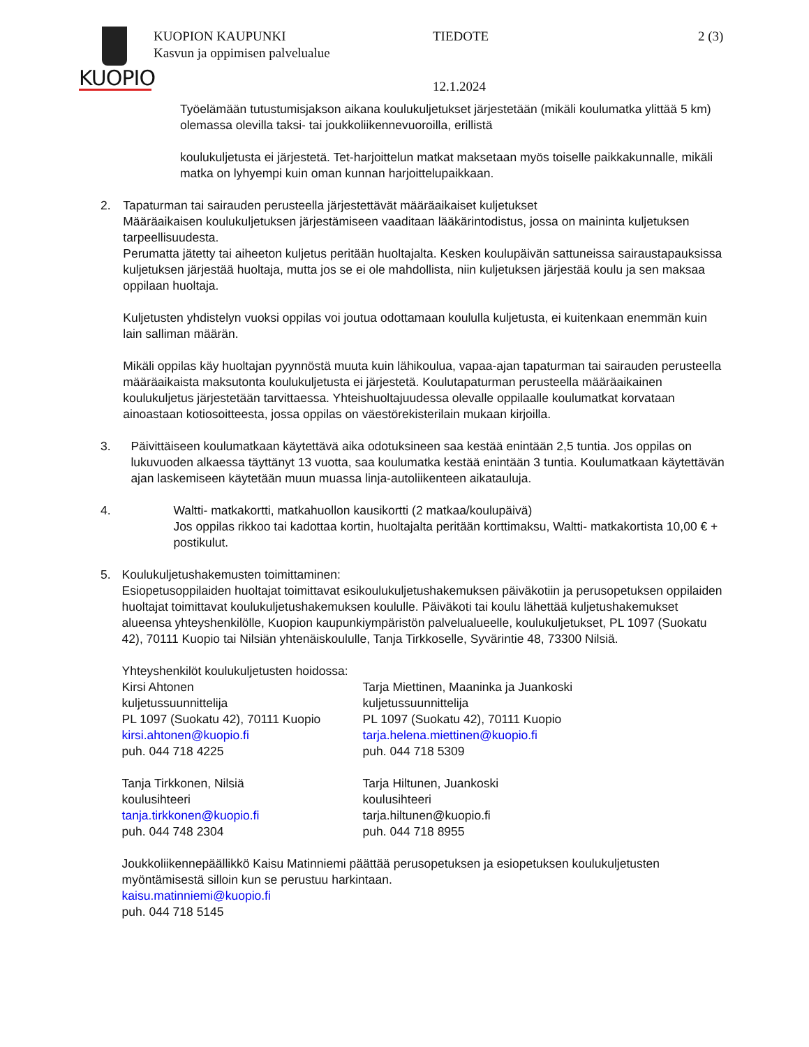KUOPIO
KUOPION KAUPUNKI
Kasvun ja oppimisen palvelualue
TIEDOTE 2 (3)
12.1.2024
Työelämään tutustumisjakson aikana koulukuljetukset järjestetään (mikäli koulumatka ylittää 5 km) olemassa olevilla taksi- tai joukkoliikennevuoroilla, erillistä
koulukuljetusta ei järjestetä. Tet-harjoittelun matkat maksetaan myös toiselle paikkakunnalle, mikäli matka on lyhyempi kuin oman kunnan harjoittelupaikkaan.
2. Tapaturman tai sairauden perusteella järjestettävät määräaikaiset kuljetukset
Määräaikaisen koulukuljetuksen järjestämiseen vaaditaan lääkärintodistus, jossa on maininta kuljetuksen tarpeellisuudesta.
Perumatta jätetty tai aiheeton kuljetus peritään huoltajalta. Kesken koulupäivän sattuneissa sairaustapauksissa kuljetuksen järjestää huoltaja, mutta jos se ei ole mahdollista, niin kuljetuksen järjestää koulu ja sen maksaa oppilaan huoltaja.
Kuljetusten yhdistelyn vuoksi oppilas voi joutua odottamaan koululla kuljetusta, ei kuitenkaan enemmän kuin lain salliman määrän.
Mikäli oppilas käy huoltajan pyynnöstä muuta kuin lähikoulua, vapaa-ajan tapaturman tai sairauden perusteella määräaikaista maksutonta koulukuljetusta ei järjestetä. Koulutapaturman perusteella määräaikainen koulukuljetus järjestetään tarvittaessa. Yhteishuoltajuudessa olevalle oppilaalle koulumatkat korvataan ainoastaan kotiosoitteesta, jossa oppilas on väestörekisterilain mukaan kirjoilla.
3. Päivittäiseen koulumatkaan käytettävä aika odotuksineen saa kestää enintään 2,5 tuntia. Jos oppilas on lukuvuoden alkaessa täyttänyt 13 vuotta, saa koulumatka kestää enintään 3 tuntia. Koulumatkaan käytettävän ajan laskemiseen käytetään muun muassa linja-autoliikenteen aikatauluja.
4. Waltti- matkakortti, matkahuollon kausikortti (2 matkaa/koulupäivä)
Jos oppilas rikkoo tai kadottaa kortin, huoltajalta peritään korttimaksu, Waltti- matkakortista 10,00 € + postikulut.
5. Koulukuljetushakemusten toimittaminen:
Esiopetusoppilaiden huoltajat toimittavat esikoulukuljetushakemuksen päiväkotiin ja perusopetuksen oppilaiden huoltajat toimittavat koulukuljetushakemuksen koululle. Päiväkoti tai koulu lähettää kuljetushakemukset alueensa yhteyshenkilölle, Kuopion kaupunkiympäristön palvelualueelle, koulukuljetukset, PL 1097 (Suokatu 42), 70111 Kuopio tai Nilsiän yhtenäiskoululle, Tanja Tirkkoselle, Syvärintie 48, 73300 Nilsiä.
Yhteyshenkilöt koulukuljetusten hoidossa:
Kirsi Ahtonen
kuljetussuunnittelija
PL 1097 (Suokatu 42), 70111 Kuopio
kirsi.ahtonen@kuopio.fi
puh. 044 718 4225
Tarja Miettinen, Maaninka ja Juankoski
kuljetussuunnittelija
PL 1097 (Suokatu 42), 70111 Kuopio
tarja.helena.miettinen@kuopio.fi
puh. 044 718 5309
Tanja Tirkkonen, Nilsiä
koulusihteeri
tanja.tirkkonen@kuopio.fi
puh. 044 748 2304
Tarja Hiltunen, Juankoski
koulusihteeri
tarja.hiltunen@kuopio.fi
puh. 044 718 8955
Joukkoliikennepäällikkö Kaisu Matinniemi päättää perusopetuksen ja esiopetuksen koulukuljetusten myöntämisestä silloin kun se perustuu harkintaan.
kaisu.matinniemi@kuopio.fi
puh. 044 718 5145